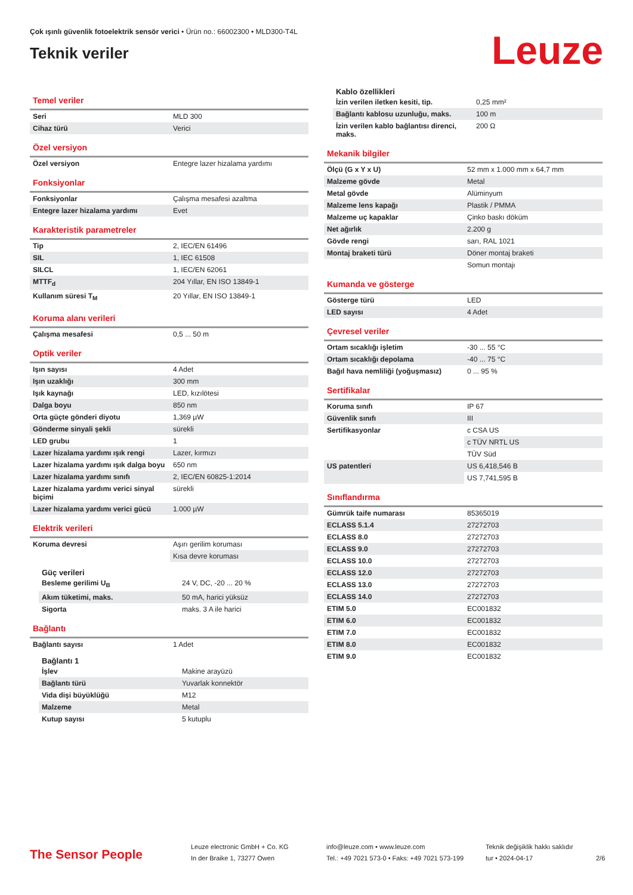Çok ışınlı güvenlik fotoelektrik sensör verici • Ürün no.: 66002300 • MLD300-T4L
Teknik veriler
Leuze
Temel veriler
| Seri | MLD 300 |
| Cihaz türü | Verici |
Özel versiyon
| Özel versiyon | Entegre lazer hizalama yardımı |
Fonksiyonlar
| Fonksiyonlar | Çalışma mesafesi azaltma |
| Entegre lazer hizalama yardımı | Evet |
Karakteristik parametreler
| Tip | 2, IEC/EN 61496 |
| SIL | 1, IEC 61508 |
| SILCL | 1, IEC/EN 62061 |
| MTTF<sub>d</sub> | 204 Yıllar, EN ISO 13849-1 |
| Kullanım süresi T<sub>M</sub> | 20 Yıllar, EN ISO 13849-1 |
Koruma alanı verileri
| Çalışma mesafesi | 0,5 ... 50 m |
Optik veriler
| Işın sayısı | 4 Adet |
| Işın uzaklığı | 300 mm |
| Işık kaynağı | LED, kızılötesi |
| Dalga boyu | 850 nm |
| Orta güçte gönderi diyotu | 1,369 µW |
| Gönderme sinyali şekli | sürekli |
| LED grubu | 1 |
| Lazer hizalama yardımı ışık rengi | Lazer, kırmızı |
| Lazer hizalama yardımı ışık dalga boyu | 650 nm |
| Lazer hizalama yardımı sınıfı | 2, IEC/EN 60825-1:2014 |
| Lazer hizalama yardımı verici sinyal biçimi | sürekli |
| Lazer hizalama yardımı verici gücü | 1.000 µW |
Elektrik verileri
| Koruma devresi | Aşırı gerilim koruması |
| | Kısa devre koruması |
Güç verileri
| Besleme gerilimi U<sub>B</sub> | 24 V, DC, -20 ... 20 % |
| Akım tüketimi, maks. | 50 mA, harici yüksüz |
| Sigorta | maks. 3 A ile harici |
Bağlantı
| Bağlantı sayısı | 1 Adet |
Bağlantı 1
| İşlev | Makine arayüzü |
| Bağlantı türü | Yuvarlak konnektör |
| Vida dişi büyüklüğü | M12 |
| Malzeme | Metal |
| Kutup sayısı | 5 kutuplu |
Kablo özellikleri
| İzin verilen iletken kesiti, tip. | 0,25 mm² |
| Bağlantı kablosu uzunluğu, maks. | 100 m |
| İzin verilen kablo bağlantısı direnci, maks. | 200 Ω |
Mekanik bilgiler
| Ölçü (G x Y x U) | 52 mm x 1.000 mm x 64,7 mm |
| Malzeme gövde | Metal |
| Metal gövde | Alüminyum |
| Malzeme lens kapağı | Plastik / PMMA |
| Malzeme uç kapaklar | Çinko baskı döküm |
| Net ağırlık | 2.200 g |
| Gövde rengi | sarı, RAL 1021 |
| Montaj braketi türü | Döner montaj braketi |
| | Somun montajı |
Kumanda ve gösterge
| Gösterge türü | LED |
| LED sayısı | 4 Adet |
Çevresel veriler
| Ortam sıcaklığı işletim | -30 ... 55 °C |
| Ortam sıcaklığı depolama | -40 ... 75 °C |
| Bağıl hava nemliliği (yoğuşmasız) | 0 ... 95 % |
Sertifikalar
| Koruma sınıfı | IP 67 |
| Güvenlik sınıfı | III |
| Sertifikasyonlar | c CSA US |
| | c TÜV NRTL US |
| | TÜV Süd |
| US patentleri | US 6,418,546 B |
| | US 7,741,595 B |
Sınıflandırma
| Gümrük taife numarası | 85365019 |
| ECLASS 5.1.4 | 27272703 |
| ECLASS 8.0 | 27272703 |
| ECLASS 9.0 | 27272703 |
| ECLASS 10.0 | 27272703 |
| ECLASS 12.0 | 27272703 |
| ECLASS 13.0 | 27272703 |
| ECLASS 14.0 | 27272703 |
| ETIM 5.0 | EC001832 |
| ETIM 6.0 | EC001832 |
| ETIM 7.0 | EC001832 |
| ETIM 8.0 | EC001832 |
| ETIM 9.0 | EC001832 |
The Sensor People
Leuze electronic GmbH + Co. KG
In der Braike 1, 73277 Owen
info@leuze.com • www.leuze.com
Tel.: +49 7021 573-0 • Faks: +49 7021 573-199
Teknik değişiklik hakkı saklıdır
tur • 2024-04-17
2/6